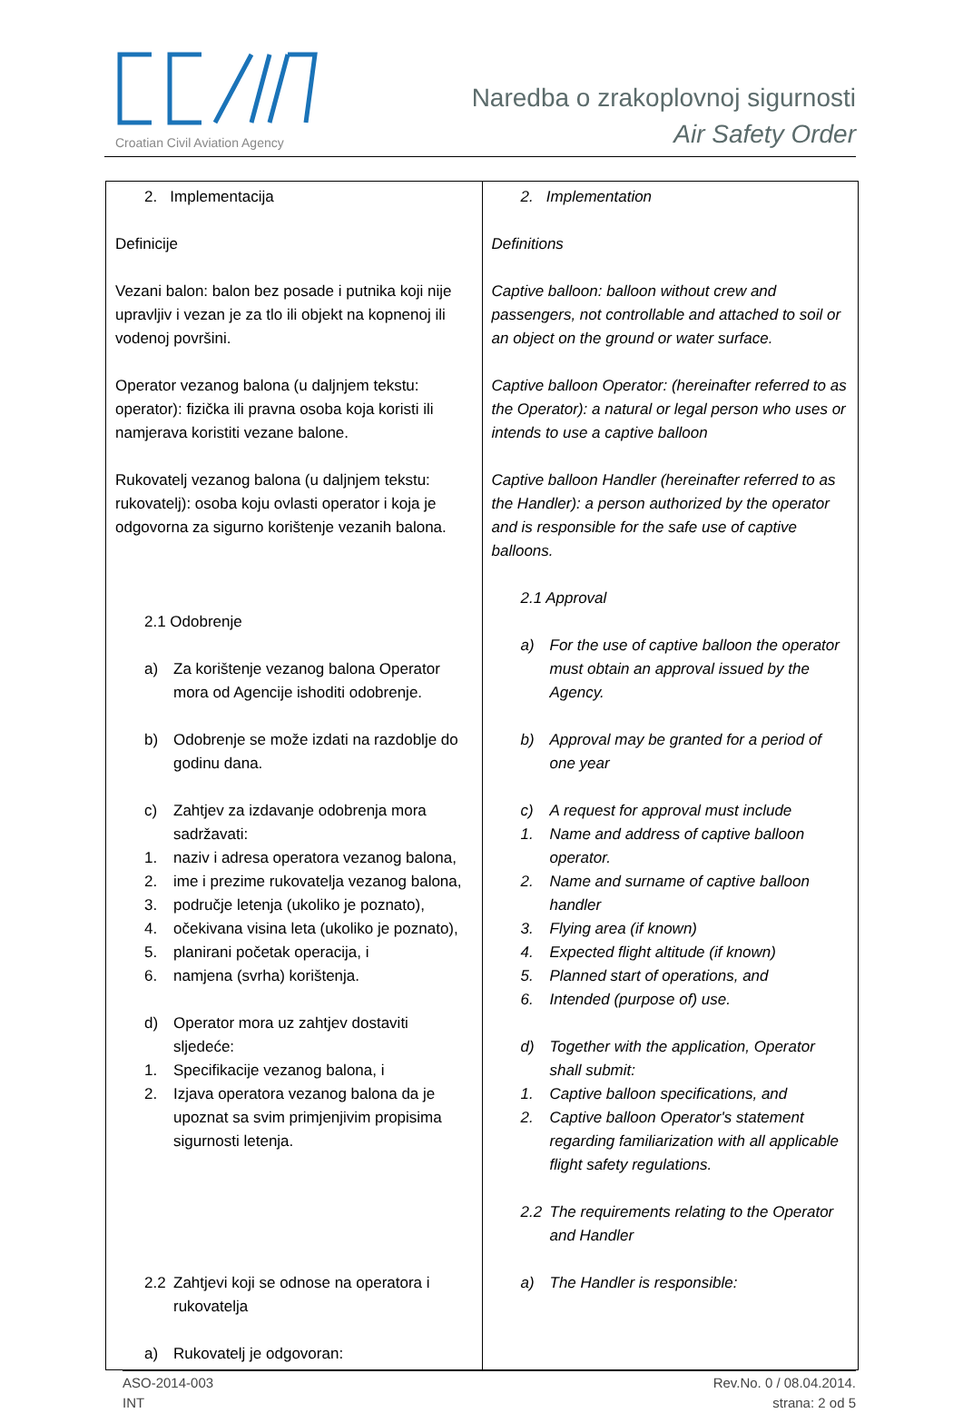Croatian Civil Aviation Agency
Naredba o zrakoplovnoj sigurnosti
Air Safety Order
| 2. Implementacija Definicije Vezani balon: balon bez posade i putnika koji nije upravljiv i vezan je za tlo ili objekt na kopnenoj ili vodenoj površini. Operator vezanog balona (u daljnjem tekstu: operator): fizička ili pravna osoba koja koristi ili namjerava koristiti vezane balone. Rukovatelj vezanog balona (u daljnjem tekstu: rukovatelj): osoba koju ovlasti operator i koja je odgovorna za sigurno korištenje vezanih balona. 2.1 Odobrenje a) Za korištenje vezanog balona Operator mora od Agencije ishoditi odobrenje. b) Odobrenje se može izdati na razdoblje do godinu dana. c) Zahtjev za izdavanje odobrenja mora sadržavati: 1. naziv i adresa operatora vezanog balona, 2. ime i prezime rukovatelja vezanog balona, 3. područje letenja (ukoliko je poznato), 4. očekivana visina leta (ukoliko je poznato), 5. planirani početak operacija, i 6. namjena (svrha) korištenja. d) Operator mora uz zahtjev dostaviti sljedeće: 1. Specifikacije vezanog balona, i 2. Izjava operatora vezanog balona da je upoznat sa svim primjenjivim propisima sigurnosti letenja. 2.2 Zahtjevi koji se odnose na operatora i rukovatelja a) Rukovatelj je odgovoran: | 2. Implementation Definitions Captive balloon: balloon without crew and passengers, not controllable and attached to soil or an object on the ground or water surface. Captive balloon Operator: (hereinafter referred to as the Operator): a natural or legal person who uses or intends to use a captive balloon Captive balloon Handler (hereinafter referred to as the Handler): a person authorized by the operator and is responsible for the safe use of captive balloons. 2.1 Approval a) For the use of captive balloon the operator must obtain an approval issued by the Agency. b) Approval may be granted for a period of one year c) A request for approval must include 1. Name and address of captive balloon operator. 2. Name and surname of captive balloon handler 3. Flying area (if known) 4. Expected flight altitude (if known) 5. Planned start of operations, and 6. Intended (purpose of) use. d) Together with the application, Operator shall submit: 1. Captive balloon specifications, and 2. Captive balloon Operator's statement regarding familiarization with all applicable flight safety regulations. 2.2 The requirements relating to the Operator and Handler a) The Handler is responsible: |
ASO-2014-003
INT
Rev.No. 0 / 08.04.2014.
strana: 2 od 5